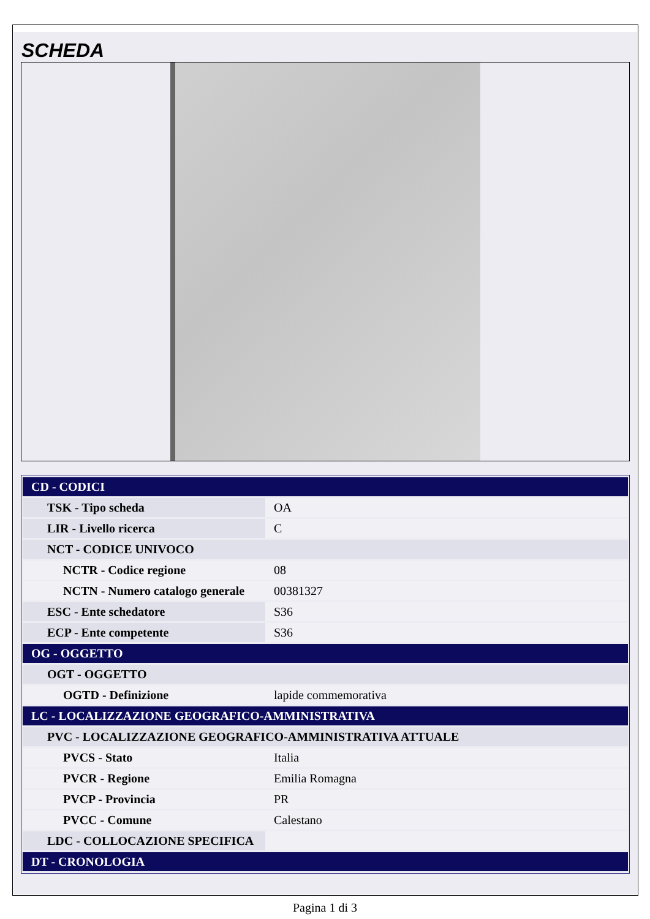SCHEDA
| CD - CODICI | |
| TSK - Tipo scheda | OA |
| LIR - Livello ricerca | C |
| NCT - CODICE UNIVOCO | |
| NCTR - Codice regione | 08 |
| NCTN - Numero catalogo generale | 00381327 |
| ESC - Ente schedatore | S36 |
| ECP - Ente competente | S36 |
| OG - OGGETTO | |
| OGT - OGGETTO | |
| OGTD - Definizione | lapide commemorativa |
| LC - LOCALIZZAZIONE GEOGRAFICO-AMMINISTRATIVA | |
| PVC - LOCALIZZAZIONE GEOGRAFICO-AMMINISTRATIVA ATTUALE | |
| PVCS - Stato | Italia |
| PVCR - Regione | Emilia Romagna |
| PVCP - Provincia | PR |
| PVCC - Comune | Calestano |
| LDC - COLLOCAZIONE SPECIFICA | |
| DT - CRONOLOGIA | |
Pagina 1 di 3